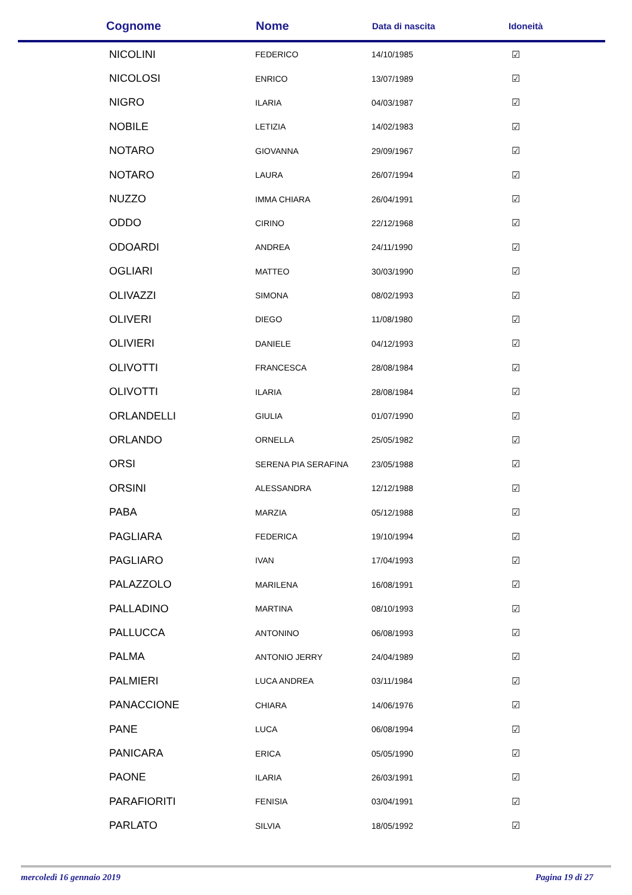| Cognome | Nome | Data di nascita | Idoneità |
| --- | --- | --- | --- |
| NICOLINI | FEDERICO | 14/10/1985 | ☑ |
| NICOLOSI | ENRICO | 13/07/1989 | ☑ |
| NIGRO | ILARIA | 04/03/1987 | ☑ |
| NOBILE | LETIZIA | 14/02/1983 | ☑ |
| NOTARO | GIOVANNA | 29/09/1967 | ☑ |
| NOTARO | LAURA | 26/07/1994 | ☑ |
| NUZZO | IMMA CHIARA | 26/04/1991 | ☑ |
| ODDO | CIRINO | 22/12/1968 | ☑ |
| ODOARDI | ANDREA | 24/11/1990 | ☑ |
| OGLIARI | MATTEO | 30/03/1990 | ☑ |
| OLIVAZZI | SIMONA | 08/02/1993 | ☑ |
| OLIVERI | DIEGO | 11/08/1980 | ☑ |
| OLIVIERI | DANIELE | 04/12/1993 | ☑ |
| OLIVOTTI | FRANCESCA | 28/08/1984 | ☑ |
| OLIVOTTI | ILARIA | 28/08/1984 | ☑ |
| ORLANDELLI | GIULIA | 01/07/1990 | ☑ |
| ORLANDO | ORNELLA | 25/05/1982 | ☑ |
| ORSI | SERENA PIA SERAFINA | 23/05/1988 | ☑ |
| ORSINI | ALESSANDRA | 12/12/1988 | ☑ |
| PABA | MARZIA | 05/12/1988 | ☑ |
| PAGLIARA | FEDERICA | 19/10/1994 | ☑ |
| PAGLIARO | IVAN | 17/04/1993 | ☑ |
| PALAZZOLO | MARILENA | 16/08/1991 | ☑ |
| PALLADINO | MARTINA | 08/10/1993 | ☑ |
| PALLUCCA | ANTONINO | 06/08/1993 | ☑ |
| PALMA | ANTONIO JERRY | 24/04/1989 | ☑ |
| PALMIERI | LUCA ANDREA | 03/11/1984 | ☑ |
| PANACCIONE | CHIARA | 14/06/1976 | ☑ |
| PANE | LUCA | 06/08/1994 | ☑ |
| PANICARA | ERICA | 05/05/1990 | ☑ |
| PAONE | ILARIA | 26/03/1991 | ☑ |
| PARAFIORITI | FENISIA | 03/04/1991 | ☑ |
| PARLATO | SILVIA | 18/05/1992 | ☑ |
mercoledì 16 gennaio 2019 Pagina 19 di 27